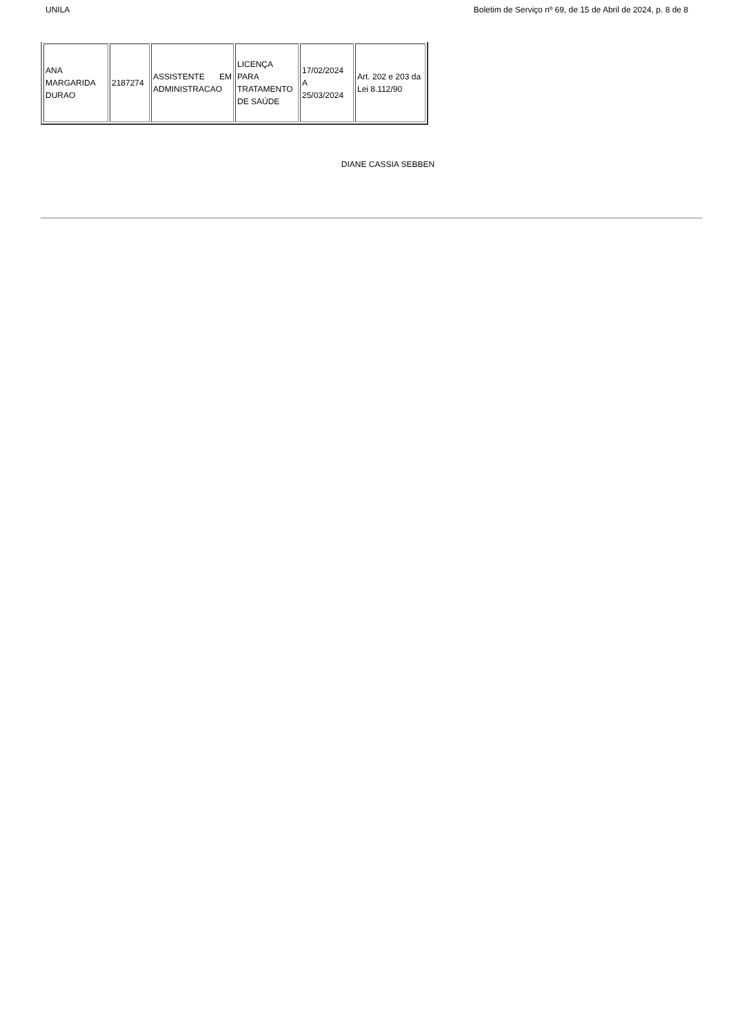UNILA Boletim de Serviço nº 69, de 15 de Abril de 2024, p. 8 de 8
| ANA MARGARIDA DURAO | 2187274 | ASSISTENTE EM ADMINISTRACAO | LICENÇA PARA TRATAMENTO DE SAÚDE | 17/02/2024 A 25/03/2024 | Art. 202 e 203 da Lei 8.112/90 |
DIANE CASSIA SEBBEN